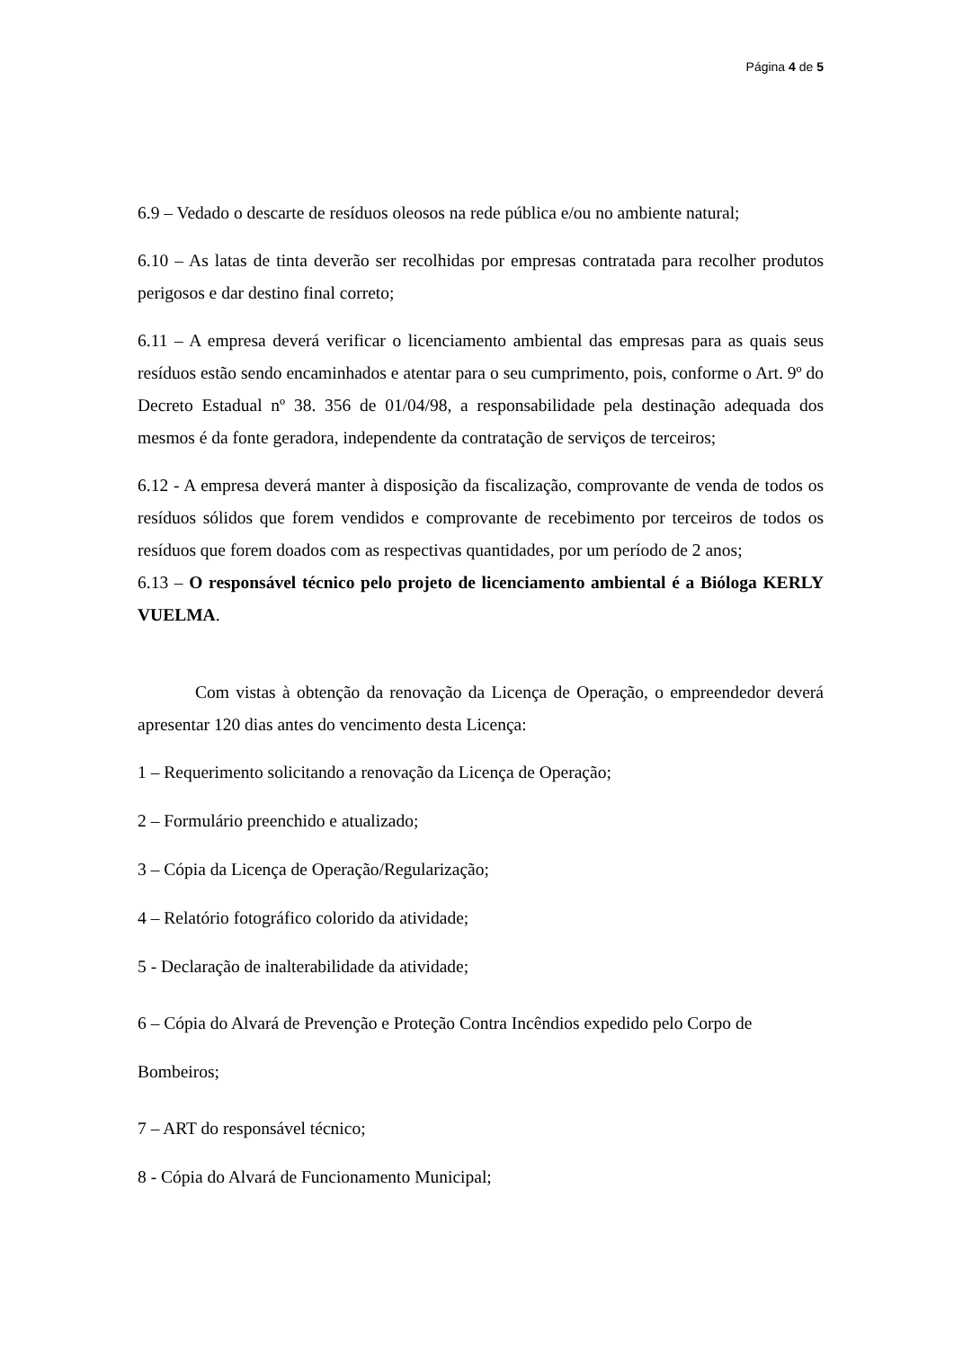Página 4 de 5
6.9 – Vedado o descarte de resíduos oleosos na rede pública e/ou no ambiente natural;
6.10 – As latas de tinta deverão ser recolhidas por empresas contratada para recolher produtos perigosos e dar destino final correto;
6.11 – A empresa deverá verificar o licenciamento ambiental das empresas para as quais seus resíduos estão sendo encaminhados e atentar para o seu cumprimento, pois, conforme o Art. 9º do Decreto Estadual nº 38. 356 de 01/04/98, a responsabilidade pela destinação adequada dos mesmos é da fonte geradora, independente da contratação de serviços de terceiros;
6.12 - A empresa deverá manter à disposição da fiscalização, comprovante de venda de todos os resíduos sólidos que forem vendidos e comprovante de recebimento por terceiros de todos os resíduos que forem doados com as respectivas quantidades, por um período de 2 anos;
6.13 – O responsável técnico pelo projeto de licenciamento ambiental é a Bióloga KERLY VUELMA.
Com vistas à obtenção da renovação da Licença de Operação, o empreendedor deverá apresentar 120 dias antes do vencimento desta Licença:
1 – Requerimento solicitando a renovação da Licença de Operação;
2 – Formulário preenchido e atualizado;
3 – Cópia da Licença de Operação/Regularização;
4 – Relatório fotográfico colorido da atividade;
5 - Declaração de inalterabilidade da atividade;
6 – Cópia do Alvará de Prevenção e Proteção Contra Incêndios expedido pelo Corpo de Bombeiros;
7 – ART do responsável técnico;
8 - Cópia do Alvará de Funcionamento Municipal;